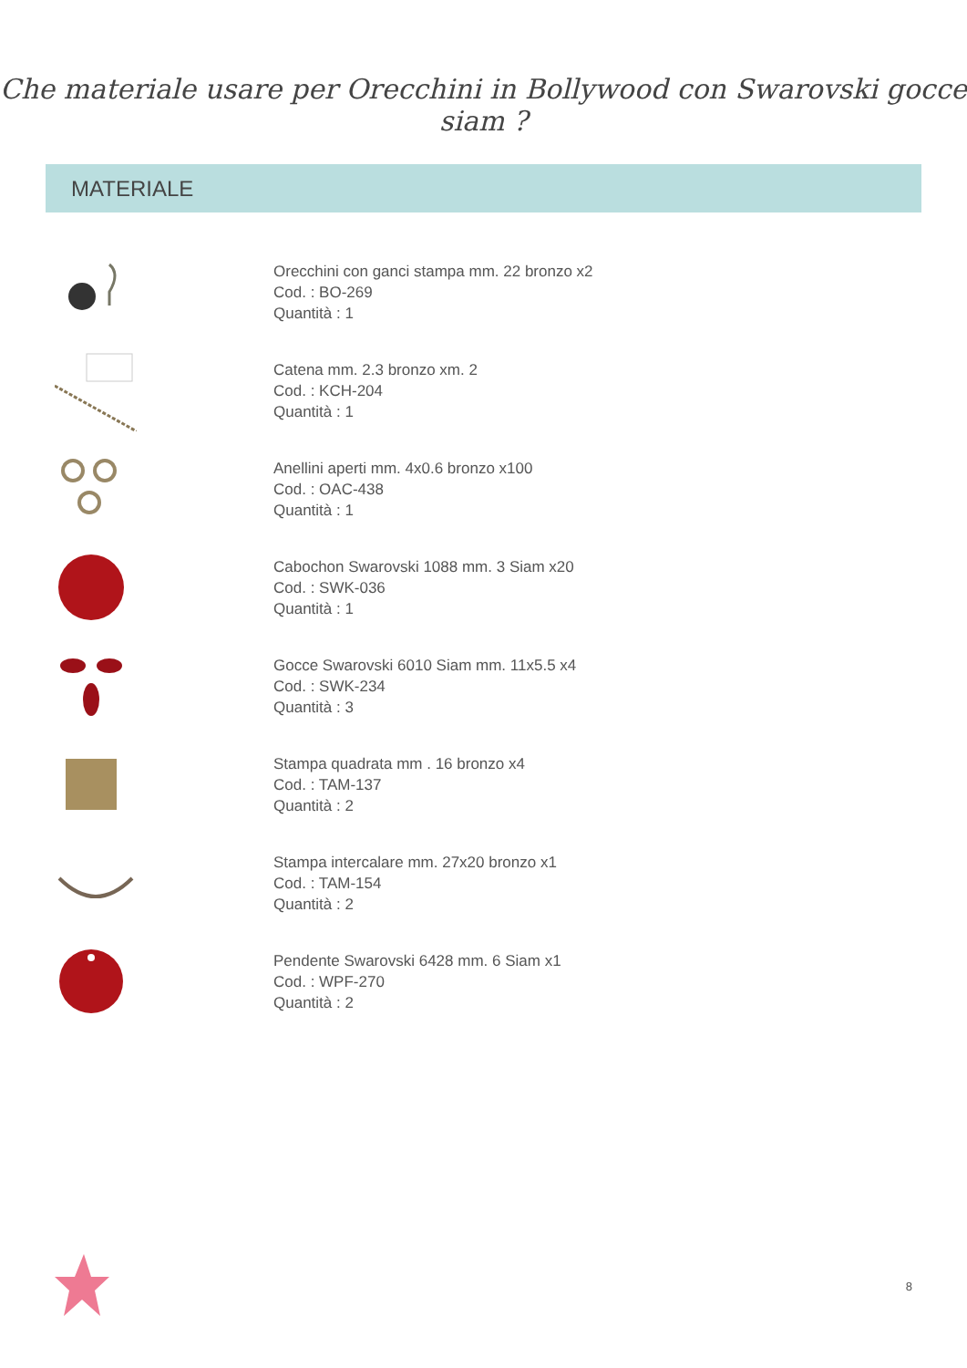Che materiale usare per Orecchini in Bollywood con Swarovski gocce siam ?
MATERIALE
Orecchini con ganci stampa mm. 22 bronzo x2
Cod. : BO-269
Quantità : 1
Catena mm. 2.3 bronzo xm. 2
Cod. : KCH-204
Quantità : 1
Anellini aperti mm. 4x0.6 bronzo x100
Cod. : OAC-438
Quantità : 1
Cabochon Swarovski 1088 mm. 3 Siam x20
Cod. : SWK-036
Quantità : 1
Gocce Swarovski 6010 Siam mm. 11x5.5 x4
Cod. : SWK-234
Quantità : 3
Stampa quadrata mm . 16 bronzo x4
Cod. : TAM-137
Quantità : 2
Stampa intercalare mm. 27x20 bronzo x1
Cod. : TAM-154
Quantità : 2
Pendente Swarovski 6428 mm. 6 Siam x1
Cod. : WPF-270
Quantità : 2
8